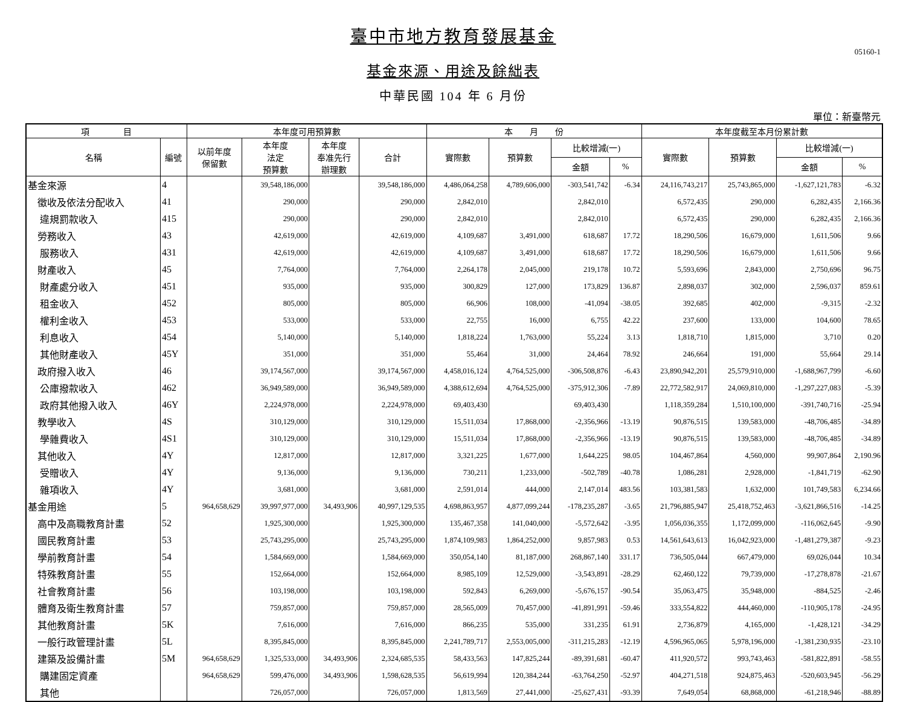臺中市地方教育發展基金
05160-1
基金來源、用途及餘絀表
中華民國 104 年 6 月份
單位：新臺幣元
| 項 目 | | 本年度可用預算數 | | | | 本 月 份 | | | | 本年度截至本月份累計數 | | | |
| --- | --- | --- | --- | --- | --- | --- | --- | --- | --- | --- | --- | --- | --- |
| 名稱 | 編號 | 以前年度 保留數 | 本年度 法定 預算數 | 本年度 奉准先行 辦理數 | 合計 | 實際數 | 預算數 | 比較增減(一) | | 實際數 | 預算數 | 比較增減(一) | |
| | | | | | | | | 金額 | % | | | 金額 | % |
| 基金來源 | 4 | | 39,548,186,000 | | 39,548,186,000 | 4,486,064,258 | 4,789,606,000 | -303,541,742 | -6.34 | 24,116,743,217 | 25,743,865,000 | -1,627,121,783 | -6.32 |
| 徵收及依法分配收入 | 41 | | 290,000 | | 290,000 | 2,842,010 | | 2,842,010 | | 6,572,435 | 290,000 | 6,282,435 | 2,166.36 |
| 違規罰款收入 | 415 | | 290,000 | | 290,000 | 2,842,010 | | 2,842,010 | | 6,572,435 | 290,000 | 6,282,435 | 2,166.36 |
| 勞務收入 | 43 | | 42,619,000 | | 42,619,000 | 4,109,687 | 3,491,000 | 618,687 | 17.72 | 18,290,506 | 16,679,000 | 1,611,506 | 9.66 |
| 服務收入 | 431 | | 42,619,000 | | 42,619,000 | 4,109,687 | 3,491,000 | 618,687 | 17.72 | 18,290,506 | 16,679,000 | 1,611,506 | 9.66 |
| 財產收入 | 45 | | 7,764,000 | | 7,764,000 | 2,264,178 | 2,045,000 | 219,178 | 10.72 | 5,593,696 | 2,843,000 | 2,750,696 | 96.75 |
| 財產處分收入 | 451 | | 935,000 | | 935,000 | 300,829 | 127,000 | 173,829 | 136.87 | 2,898,037 | 302,000 | 2,596,037 | 859.61 |
| 租金收入 | 452 | | 805,000 | | 805,000 | 66,906 | 108,000 | -41,094 | -38.05 | 392,685 | 402,000 | -9,315 | -2.32 |
| 權利金收入 | 453 | | 533,000 | | 533,000 | 22,755 | 16,000 | 6,755 | 42.22 | 237,600 | 133,000 | 104,600 | 78.65 |
| 利息收入 | 454 | | 5,140,000 | | 5,140,000 | 1,818,224 | 1,763,000 | 55,224 | 3.13 | 1,818,710 | 1,815,000 | 3,710 | 0.20 |
| 其他財產收入 | 45Y | | 351,000 | | 351,000 | 55,464 | 31,000 | 24,464 | 78.92 | 246,664 | 191,000 | 55,664 | 29.14 |
| 政府撥入收入 | 46 | | 39,174,567,000 | | 39,174,567,000 | 4,458,016,124 | 4,764,525,000 | -306,508,876 | -6.43 | 23,890,942,201 | 25,579,910,000 | -1,688,967,799 | -6.60 |
| 公庫撥款收入 | 462 | | 36,949,589,000 | | 36,949,589,000 | 4,388,612,694 | 4,764,525,000 | -375,912,306 | -7.89 | 22,772,582,917 | 24,069,810,000 | -1,297,227,083 | -5.39 |
| 政府其他撥入收入 | 46Y | | 2,224,978,000 | | 2,224,978,000 | 69,403,430 | | 69,403,430 | | 1,118,359,284 | 1,510,100,000 | -391,740,716 | -25.94 |
| 教學收入 | 4S | | 310,129,000 | | 310,129,000 | 15,511,034 | 17,868,000 | -2,356,966 | -13.19 | 90,876,515 | 139,583,000 | -48,706,485 | -34.89 |
| 學雜費收入 | 4S1 | | 310,129,000 | | 310,129,000 | 15,511,034 | 17,868,000 | -2,356,966 | -13.19 | 90,876,515 | 139,583,000 | -48,706,485 | -34.89 |
| 其他收入 | 4Y | | 12,817,000 | | 12,817,000 | 3,321,225 | 1,677,000 | 1,644,225 | 98.05 | 104,467,864 | 4,560,000 | 99,907,864 | 2,190.96 |
| 受贈收入 | 4Y | | 9,136,000 | | 9,136,000 | 730,211 | 1,233,000 | -502,789 | -40.78 | 1,086,281 | 2,928,000 | -1,841,719 | -62.90 |
| 雜項收入 | 4Y | | 3,681,000 | | 3,681,000 | 2,591,014 | 444,000 | 2,147,014 | 483.56 | 103,381,583 | 1,632,000 | 101,749,583 | 6,234.66 |
| 基金用途 | 5 | 964,658,629 | 39,997,977,000 | 34,493,906 | 40,997,129,535 | 4,698,863,957 | 4,877,099,244 | -178,235,287 | -3.65 | 21,796,885,947 | 25,418,752,463 | -3,621,866,516 | -14.25 |
| 高中及高職教育計畫 | 52 | | 1,925,300,000 | | 1,925,300,000 | 135,467,358 | 141,040,000 | -5,572,642 | -3.95 | 1,056,036,355 | 1,172,099,000 | -116,062,645 | -9.90 |
| 國民教育計畫 | 53 | | 25,743,295,000 | | 25,743,295,000 | 1,874,109,983 | 1,864,252,000 | 9,857,983 | 0.53 | 14,561,643,613 | 16,042,923,000 | -1,481,279,387 | -9.23 |
| 學前教育計畫 | 54 | | 1,584,669,000 | | 1,584,669,000 | 350,054,140 | 81,187,000 | 268,867,140 | 331.17 | 736,505,044 | 667,479,000 | 69,026,044 | 10.34 |
| 特殊教育計畫 | 55 | | 152,664,000 | | 152,664,000 | 8,985,109 | 12,529,000 | -3,543,891 | -28.29 | 62,460,122 | 79,739,000 | -17,278,878 | -21.67 |
| 社會教育計畫 | 56 | | 103,198,000 | | 103,198,000 | 592,843 | 6,269,000 | -5,676,157 | -90.54 | 35,063,475 | 35,948,000 | -884,525 | -2.46 |
| 體育及衛生教育計畫 | 57 | | 759,857,000 | | 759,857,000 | 28,565,009 | 70,457,000 | -41,891,991 | -59.46 | 333,554,822 | 444,460,000 | -110,905,178 | -24.95 |
| 其他教育計畫 | 5K | | 7,616,000 | | 7,616,000 | 866,235 | 535,000 | 331,235 | 61.91 | 2,736,879 | 4,165,000 | -1,428,121 | -34.29 |
| 一般行政管理計畫 | 5L | | 8,395,845,000 | | 8,395,845,000 | 2,241,789,717 | 2,553,005,000 | -311,215,283 | -12.19 | 4,596,965,065 | 5,978,196,000 | -1,381,230,935 | -23.10 |
| 建築及設備計畫 | 5M | 964,658,629 | 1,325,533,000 | 34,493,906 | 2,324,685,535 | 58,433,563 | 147,825,244 | -89,391,681 | -60.47 | 411,920,572 | 993,743,463 | -581,822,891 | -58.55 |
| 購建固定資產 | | 964,658,629 | 599,476,000 | 34,493,906 | 1,598,628,535 | 56,619,994 | 120,384,244 | -63,764,250 | -52.97 | 404,271,518 | 924,875,463 | -520,603,945 | -56.29 |
| 其他 | | | 726,057,000 | | 726,057,000 | 1,813,569 | 27,441,000 | -25,627,431 | -93.39 | 7,649,054 | 68,868,000 | -61,218,946 | -88.89 |